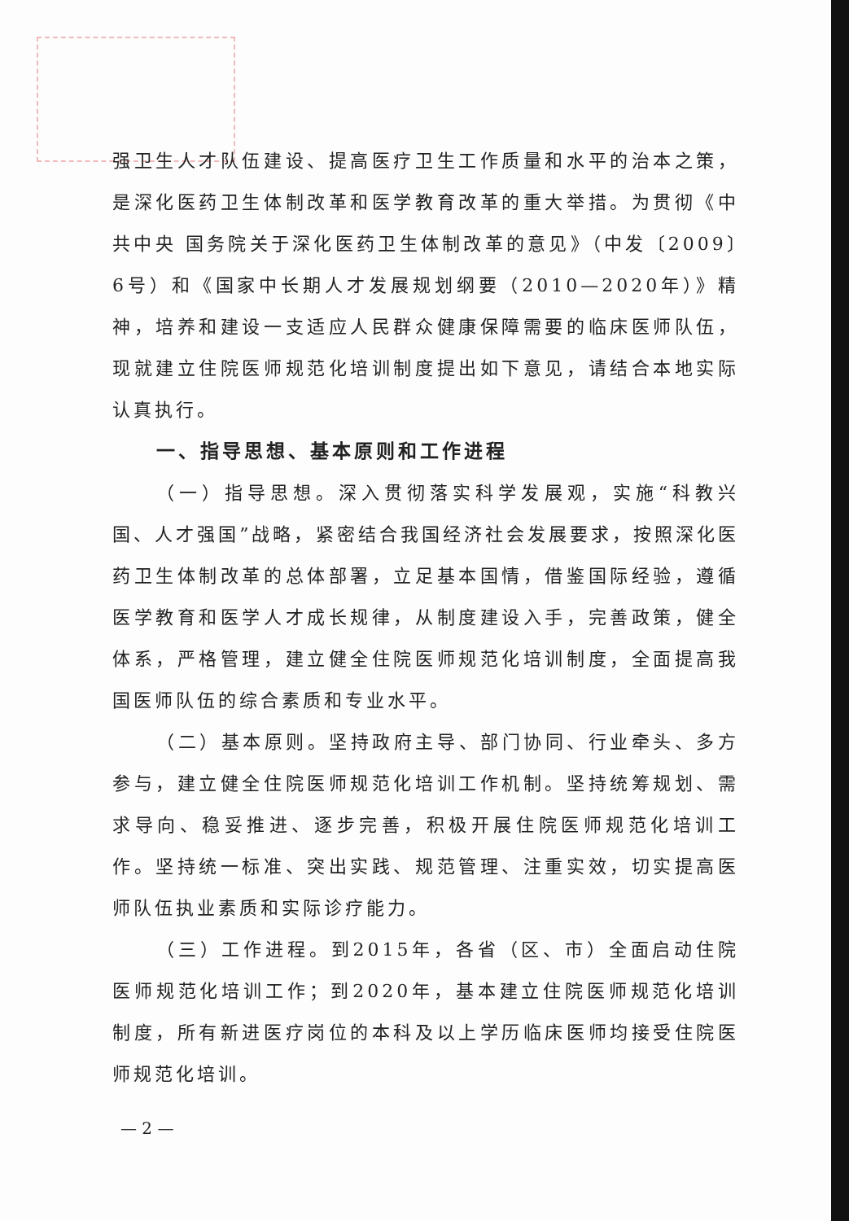强卫生人才队伍建设、提高医疗卫生工作质量和水平的治本之策，是深化医药卫生体制改革和医学教育改革的重大举措。为贯彻《中共中央 国务院关于深化医药卫生体制改革的意见》（中发〔2009〕6号）和《国家中长期人才发展规划纲要（2010—2020年）》精神，培养和建设一支适应人民群众健康保障需要的临床医师队伍，现就建立住院医师规范化培训制度提出如下意见，请结合本地实际认真执行。
一、指导思想、基本原则和工作进程
（一）指导思想。深入贯彻落实科学发展观，实施“科教兴国、人才强国”战略，紧密结合我国经济社会发展要求，按照深化医药卫生体制改革的总体部署，立足基本国情，借鉴国际经验，遵循医学教育和医学人才成长规律，从制度建设入手，完善政策，健全体系，严格管理，建立健全住院医师规范化培训制度，全面提高我国医师队伍的综合素质和专业水平。
（二）基本原则。坚持政府主导、部门协同、行业牵头、多方参与，建立健全住院医师规范化培训工作机制。坚持统筹规划、需求导向、稳妥推进、逐步完善，积极开展住院医师规范化培训工作。坚持统一标准、突出实践、规范管理、注重实效，切实提高医师队伍执业素质和实际诊疗能力。
（三）工作进程。到2015年，各省（区、市）全面启动住院医师规范化培训工作；到2020年，基本建立住院医师规范化培训制度，所有新进医疗岗位的本科及以上学历临床医师均接受住院医师规范化培训。
— 2 —